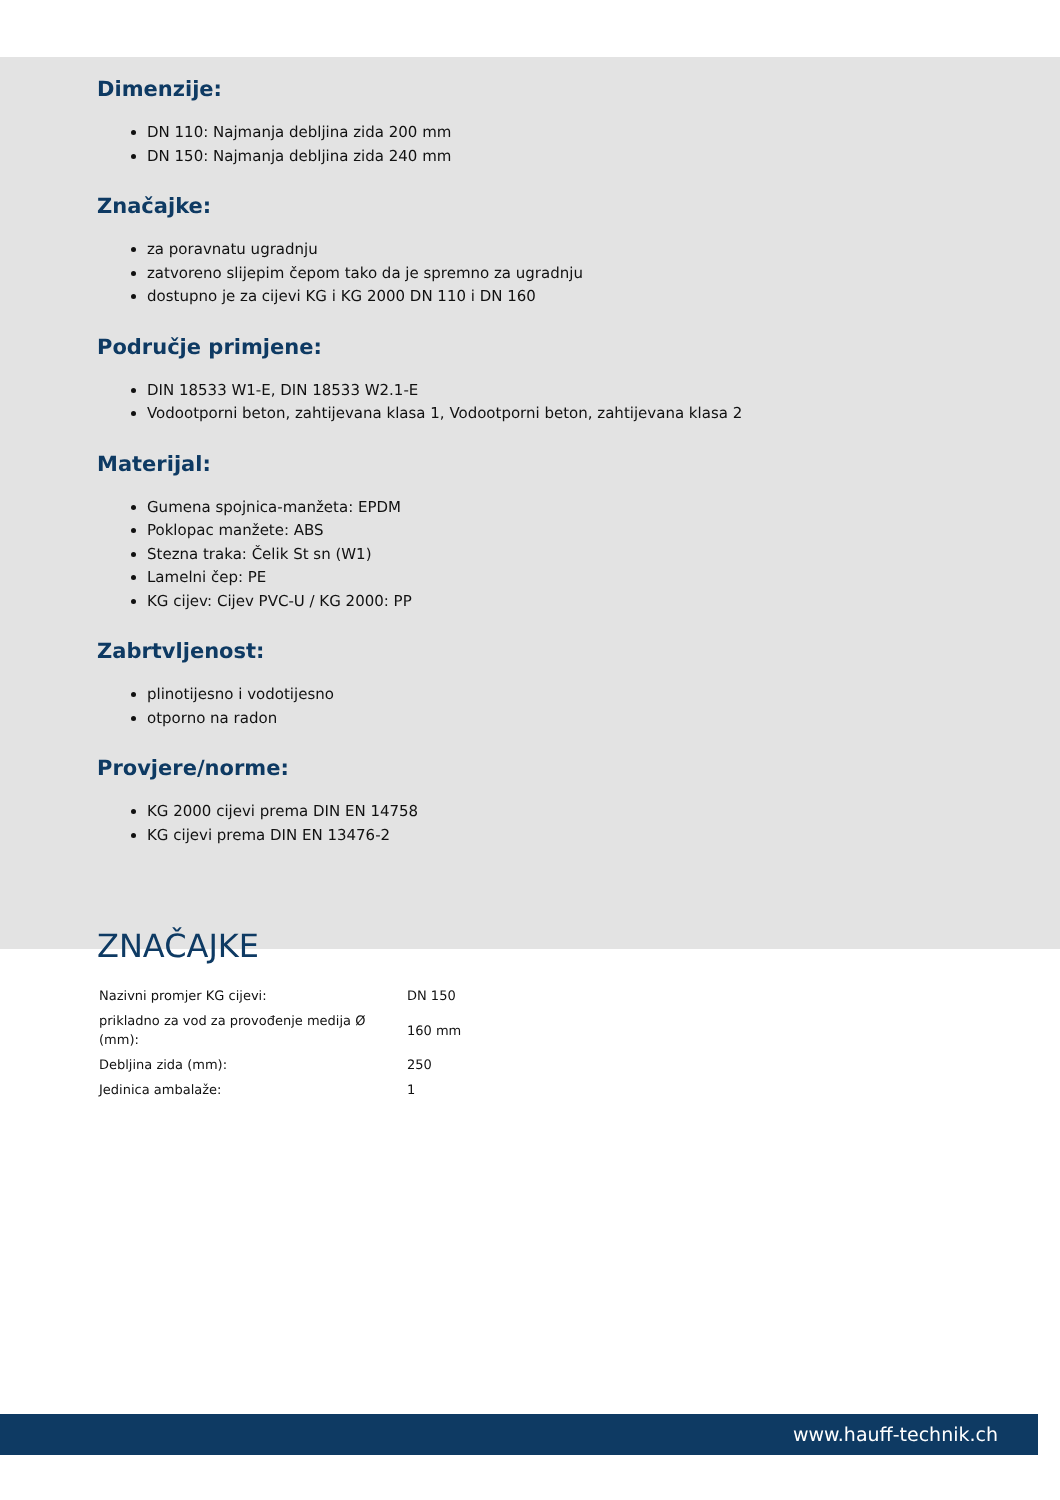Dimenzije:
DN 110: Najmanja debljina zida 200 mm
DN 150: Najmanja debljina zida 240 mm
Značajke:
za poravnatu ugradnju
zatvoreno slijepim čepom tako da je spremno za ugradnju
dostupno je za cijevi KG i KG 2000 DN 110 i DN 160
Područje primjene:
DIN 18533 W1-E, DIN 18533 W2.1-E
Vodootporni beton, zahtijevana klasa 1, Vodootporni beton, zahtijevana klasa 2
Materijal:
Gumena spojnica-manžeta: EPDM
Poklopac manžete: ABS
Stezna traka: Čelik St sn (W1)
Lamelni čep: PE
KG cijev: Cijev PVC-U / KG 2000: PP
Zabrtvljenost:
plinotijesno i vodotijesno
otporno na radon
Provjere/norme:
KG 2000 cijevi prema DIN EN 14758
KG cijevi prema DIN EN 13476-2
ZNAČAJKE
| Nazivni promjer KG cijevi: | DN 150 |
| prikladno za vod za provođenje medija Ø (mm): | 160 mm |
| Debljina zida (mm): | 250 |
| Jedinica ambalaže: | 1 |
www.hauff-technik.ch